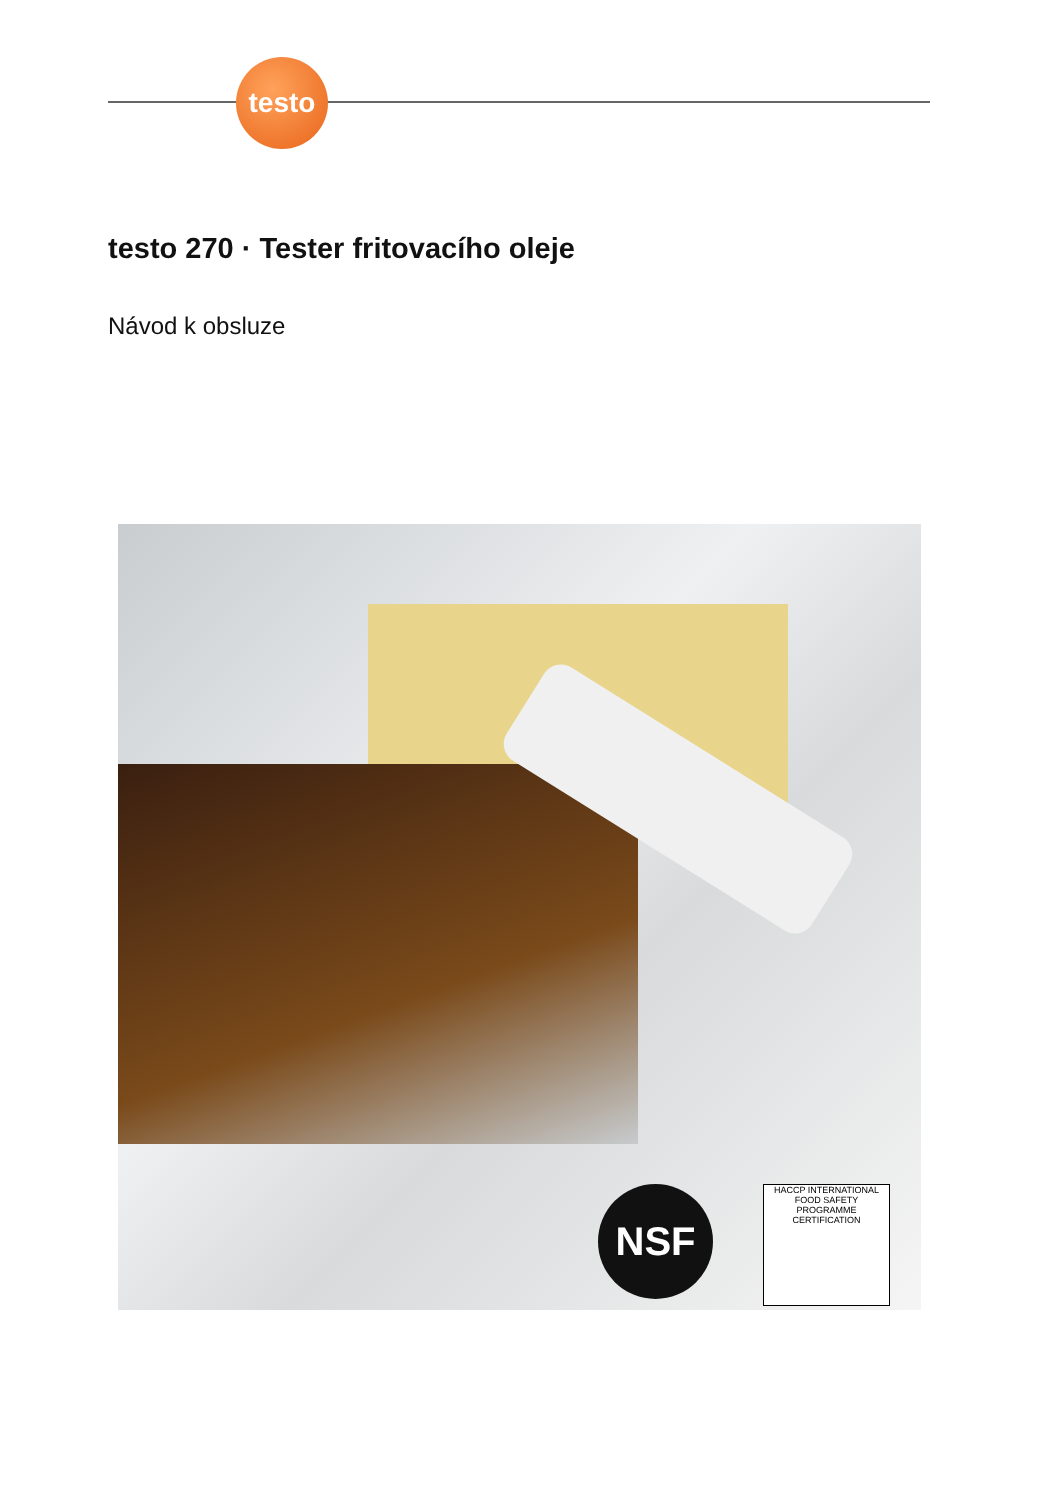testo
testo 270 · Tester fritovacího oleje
Návod k obsluze
NSF
HACCP INTERNATIONAL
FOOD SAFETY
PROGRAMME
CERTIFICATION